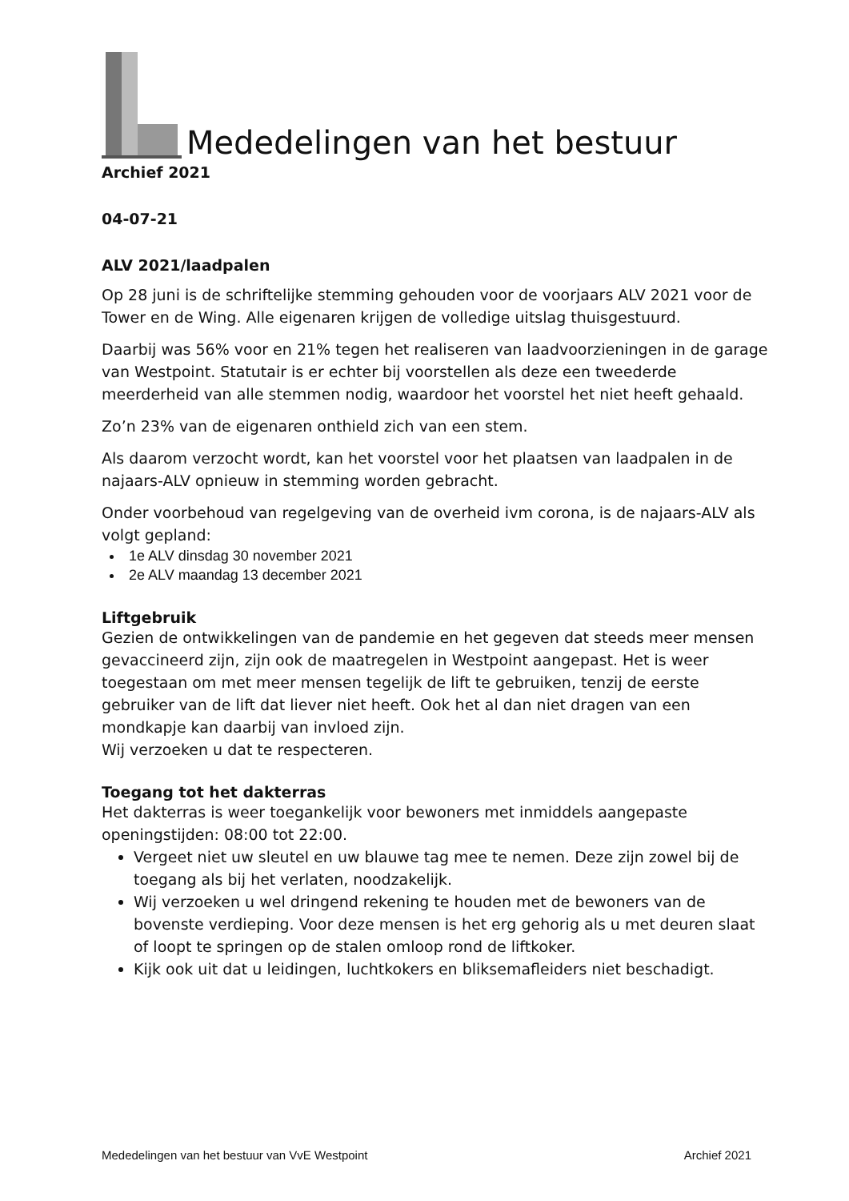Mededelingen van het bestuur
Archief 2021
04-07-21
ALV 2021/laadpalen
Op 28 juni is de schriftelijke stemming gehouden voor de voorjaars ALV 2021 voor de Tower en de Wing. Alle eigenaren krijgen de volledige uitslag thuisgestuurd.
Daarbij was 56% voor en 21% tegen het realiseren van laadvoorzieningen in de garage van Westpoint. Statutair is er echter bij voorstellen als deze een tweederde meerderheid van alle stemmen nodig, waardoor het voorstel het niet heeft gehaald.
Zo’n 23% van de eigenaren onthield zich van een stem.
Als daarom verzocht wordt, kan het voorstel voor het plaatsen van laadpalen in de najaars-ALV opnieuw in stemming worden gebracht.
Onder voorbehoud van regelgeving van de overheid ivm corona, is de najaars-ALV als volgt gepland:
1e ALV dinsdag 30 november 2021
2e ALV maandag 13 december 2021
Liftgebruik
Gezien de ontwikkelingen van de pandemie en het gegeven dat steeds meer mensen gevaccineerd zijn, zijn ook de maatregelen in Westpoint aangepast. Het is weer toegestaan om met meer mensen tegelijk de lift te gebruiken, tenzij de eerste gebruiker van de lift dat liever niet heeft. Ook het al dan niet dragen van een mondkapje kan daarbij van invloed zijn.
Wij verzoeken u dat te respecteren.
Toegang tot het dakterras
Het dakterras is weer toegankelijk voor bewoners met inmiddels aangepaste openingstijden: 08:00 tot 22:00.
Vergeet niet uw sleutel en uw blauwe tag mee te nemen. Deze zijn zowel bij de toegang als bij het verlaten, noodzakelijk.
Wij verzoeken u wel dringend rekening te houden met de bewoners van de bovenste verdieping. Voor deze mensen is het erg gehorig als u met deuren slaat of loopt te springen op de stalen omloop rond de liftkoker.
Kijk ook uit dat u leidingen, luchtkokers en bliksemafleiders niet beschadigt.
Mededelingen van het bestuur van VvE Westpoint Archief 2021